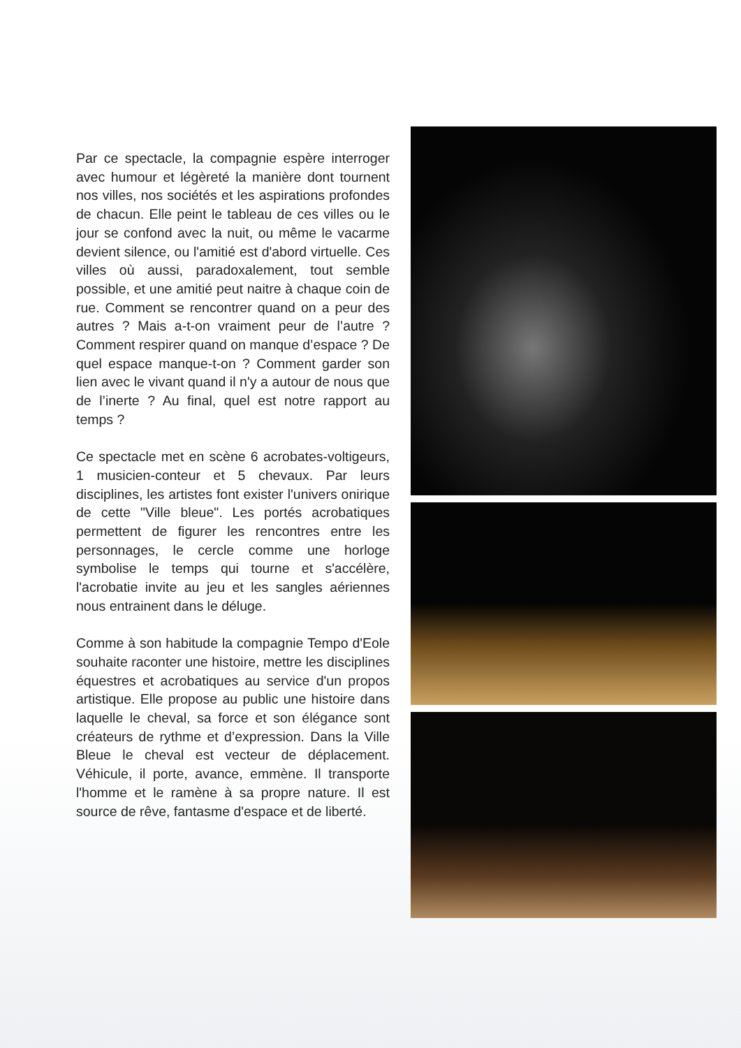Par ce spectacle, la compagnie espère interroger avec humour et légèreté la manière dont tournent nos villes, nos sociétés et les aspirations profondes de chacun. Elle peint le tableau de ces villes ou le jour se confond avec la nuit, ou même le vacarme devient silence, ou l'amitié est d'abord virtuelle. Ces villes où aussi, paradoxalement, tout semble possible, et une amitié peut naitre à chaque coin de rue. Comment se rencontrer quand on a peur des autres ? Mais a-t-on vraiment peur de l’autre ? Comment respirer quand on manque d’espace ? De quel espace manque-t-on ? Comment garder son lien avec le vivant quand il n'y a autour de nous que de l’inerte ? Au final, quel est notre rapport au temps ?
Ce spectacle met en scène 6 acrobates-voltigeurs, 1 musicien-conteur et 5 chevaux. Par leurs disciplines, les artistes font exister l'univers onirique de cette "Ville bleue". Les portés acrobatiques permettent de figurer les rencontres entre les personnages, le cercle comme une horloge symbolise le temps qui tourne et s'accélère, l'acrobatie invite au jeu et les sangles aériennes nous entrainent dans le déluge.
Comme à son habitude la compagnie Tempo d'Eole souhaite raconter une histoire, mettre les disciplines équestres et acrobatiques au service d'un propos artistique. Elle propose au public une histoire dans laquelle le cheval, sa force et son élégance sont créateurs de rythme et d’expression. Dans la Ville Bleue le cheval est vecteur de déplacement. Véhicule, il porte, avance, emmène. Il transporte l'homme et le ramène à sa propre nature. Il est source de rêve, fantasme d'espace et de liberté.